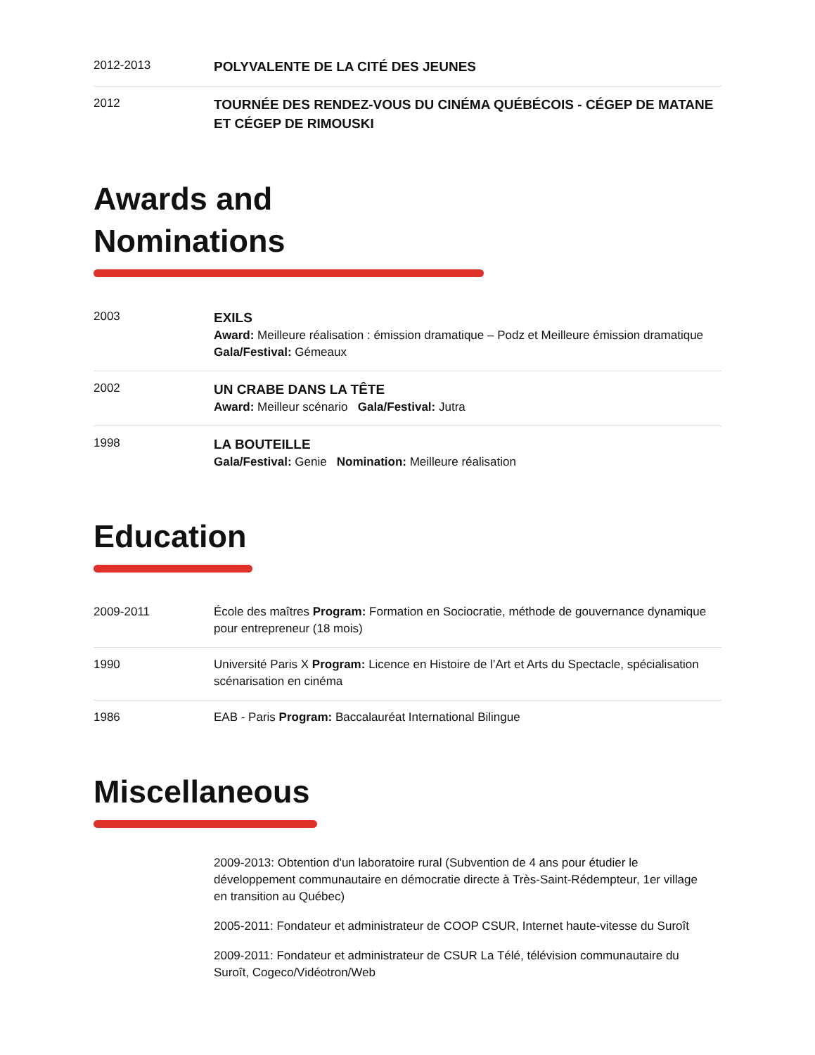2012-2013
POLYVALENTE DE LA CITÉ DES JEUNES
2012
TOURNÉE DES RENDEZ-VOUS DU CINÉMA QUÉBÉCOIS - CÉGEP DE MATANE ET CÉGEP DE RIMOUSKI
Awards and
Nominations
2003
EXILS
Award: Meilleure réalisation : émission dramatique – Podz et Meilleure émission dramatique Gala/Festival: Gémeaux
2002
UN CRABE DANS LA TÊTE
Award: Meilleur scénario Gala/Festival: Jutra
1998
LA BOUTEILLE
Gala/Festival: Genie Nomination: Meilleure réalisation
Education
2009-2011
École des maîtres Program: Formation en Sociocratie, méthode de gouvernance dynamique pour entrepreneur (18 mois)
1990
Université Paris X Program: Licence en Histoire de l’Art et Arts du Spectacle, spécialisation scénarisation en cinéma
1986
EAB - Paris Program: Baccalauréat International Bilingue
Miscellaneous
2009-2013: Obtention d'un laboratoire rural (Subvention de 4 ans pour étudier le développement communautaire en démocratie directe à Très-Saint-Rédempteur, 1er village en transition au Québec)
2005-2011: Fondateur et administrateur de COOP CSUR, Internet haute-vitesse du Suroît
2009-2011: Fondateur et administrateur de CSUR La Télé, télévision communautaire du Suroît, Cogeco/Vidéotron/Web